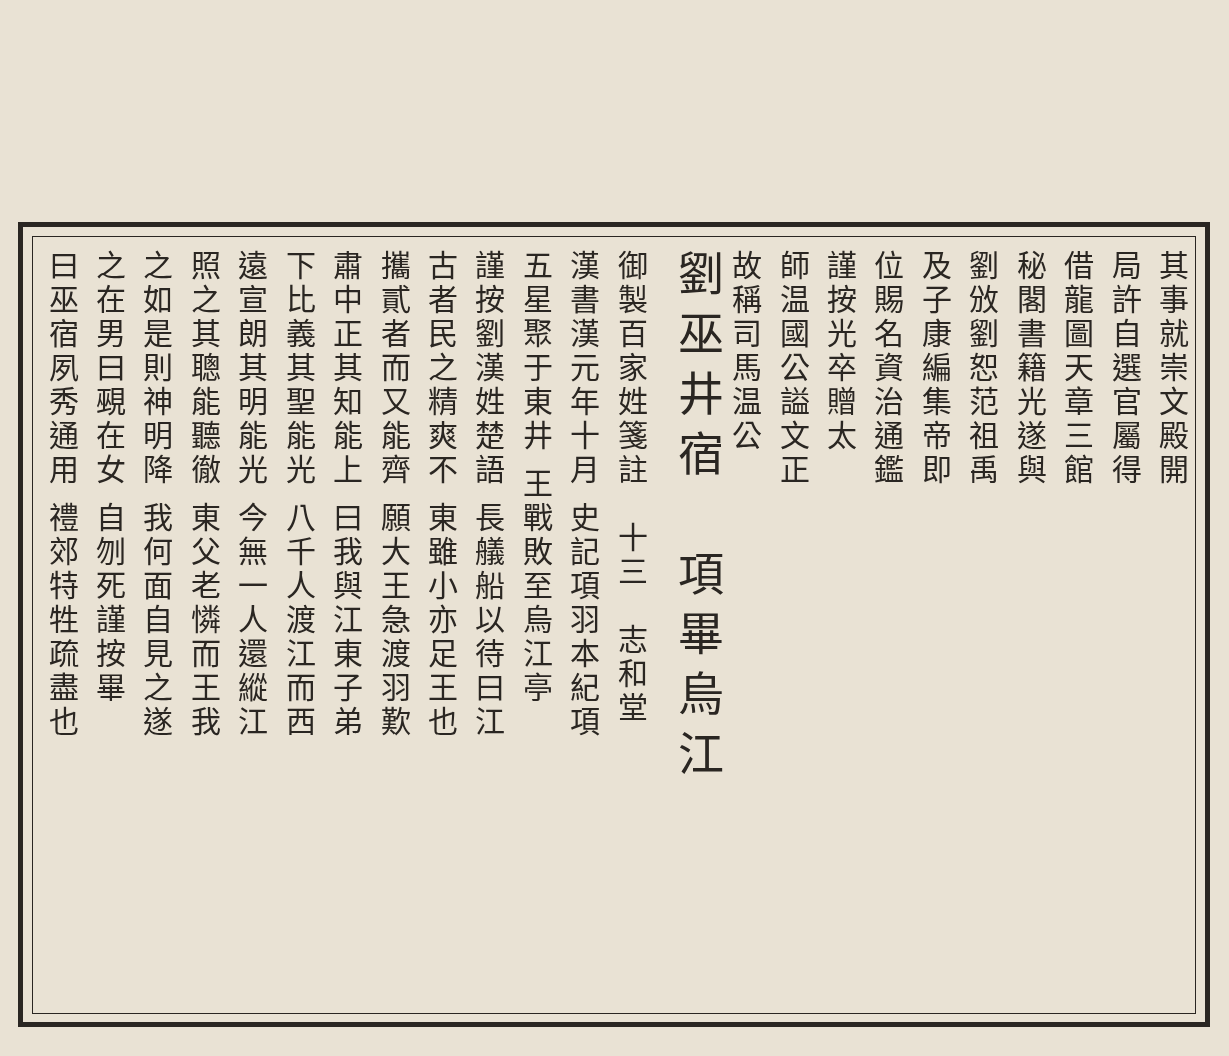其事就崇文殿開
局許自選官屬得
借龍圖天章三館
秘閣書籍光遂與
劉攽劉恕范祖禹
及子康編集帝即
位賜名資治通鑑
謹按光卒贈太
師温國公謚文正
故稱司馬温公
劉巫井宿　項畢烏江
御製百家姓箋註　十三　志和堂
漢書漢元年十月 史記項羽本紀項
五星聚于東井 王戰敗至烏江亭
謹按劉漢姓楚語 長艤船以待曰江
古者民之精爽不 東雖小亦足王也
攜貳者而又能齊 願大王急渡羽歎
肅中正其知能上 曰我與江東子弟
下比義其聖能光 八千人渡江而西
遠宣朗其明能光 今無一人還縱江
照之其聰能聽徹 東父老憐而王我
之如是則神明降 我何面自見之遂
之在男曰覡在女 自刎死謹按畢
曰巫宿夙秀通用 禮郊特牲疏盡也